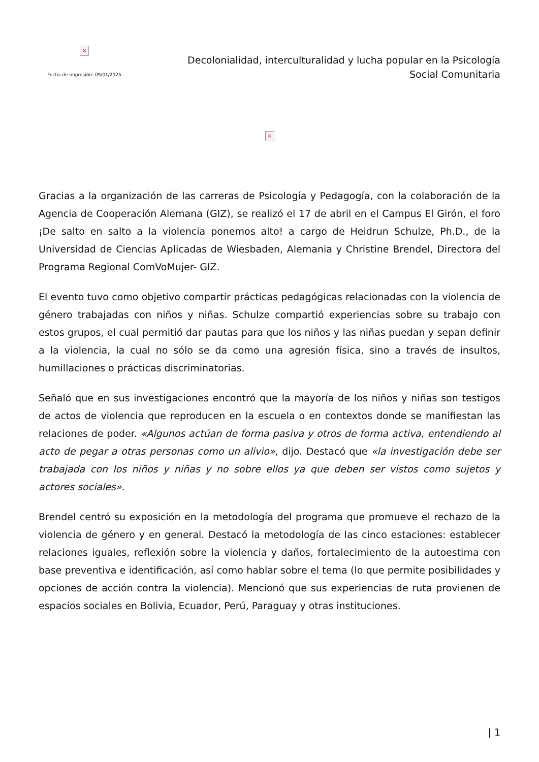×
Fecha de impresión: 09/01/2025
Decolonialidad, interculturalidad y lucha popular en la Psicología
Social Comunitaria
×
Gracias a la organización de las carreras de Psicología y Pedagogía, con la colaboración de la Agencia de Cooperación Alemana (GIZ), se realizó el 17 de abril en el Campus El Girón, el foro ¡De salto en salto a la violencia ponemos alto! a cargo de Heidrun Schulze, Ph.D., de la Universidad de Ciencias Aplicadas de Wiesbaden, Alemania y Christine Brendel, Directora del Programa Regional ComVoMujer- GIZ.
El evento tuvo como objetivo compartir prácticas pedagógicas relacionadas con la violencia de género trabajadas con niños y niñas. Schulze compartió experiencias sobre su trabajo con estos grupos, el cual permitió dar pautas para que los niños y las niñas puedan y sepan definir a la violencia, la cual no sólo se da como una agresión física, sino a través de insultos, humillaciones o prácticas discriminatorias.
Señaló que en sus investigaciones encontró que la mayoría de los niños y niñas son testigos de actos de violencia que reproducen en la escuela o en contextos donde se manifiestan las relaciones de poder. «Algunos actúan de forma pasiva y otros de forma activa, entendiendo al acto de pegar a otras personas como un alivio», dijo. Destacó que «la investigación debe ser trabajada con los niños y niñas y no sobre ellos ya que deben ser vistos como sujetos y actores sociales».
Brendel centró su exposición en la metodología del programa que promueve el rechazo de la violencia de género y en general. Destacó la metodología de las cinco estaciones: establecer relaciones iguales, reflexión sobre la violencia y daños, fortalecimiento de la autoestima con base preventiva e identificación, así como hablar sobre el tema (lo que permite posibilidades y opciones de acción contra la violencia). Mencionó que sus experiencias de ruta provienen de espacios sociales en Bolivia, Ecuador, Perú, Paraguay y otras instituciones.
| 1